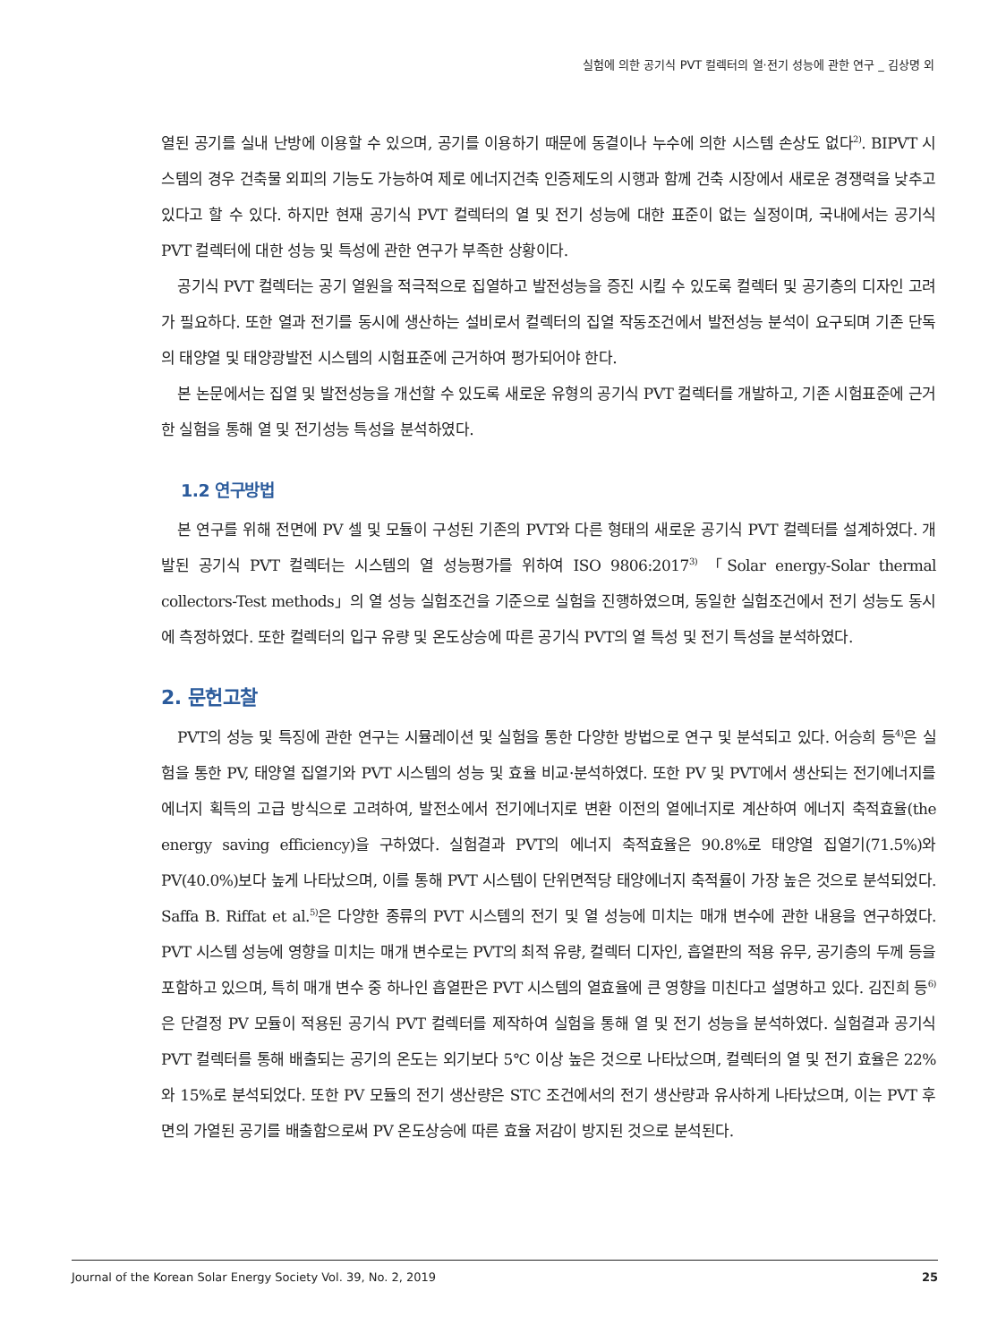실험에 의한 공기식 PVT 컬렉터의 열·전기 성능에 관한 연구 _ 김상명 외
열된 공기를 실내 난방에 이용할 수 있으며, 공기를 이용하기 때문에 동결이나 누수에 의한 시스템 손상도 없다<sup>2)</sup>. BIPVT 시스템의 경우 건축물 외피의 기능도 가능하여 제로 에너지건축 인증제도의 시행과 함께 건축 시장에서 새로운 경쟁력을 낮추고 있다고 할 수 있다. 하지만 현재 공기식 PVT 컬렉터의 열 및 전기 성능에 대한 표준이 없는 실정이며, 국내에서는 공기식 PVT 컬렉터에 대한 성능 및 특성에 관한 연구가 부족한 상황이다.
공기식 PVT 컬렉터는 공기 열원을 적극적으로 집열하고 발전성능을 증진 시킬 수 있도록 컬렉터 및 공기층의 디자인 고려가 필요하다. 또한 열과 전기를 동시에 생산하는 설비로서 컬렉터의 집열 작동조건에서 발전성능 분석이 요구되며 기존 단독의 태양열 및 태양광발전 시스템의 시험표준에 근거하여 평가되어야 한다.
본 논문에서는 집열 및 발전성능을 개선할 수 있도록 새로운 유형의 공기식 PVT 컬렉터를 개발하고, 기존 시험표준에 근거한 실험을 통해 열 및 전기성능 특성을 분석하였다.
1.2 연구방법
본 연구를 위해 전면에 PV 셀 및 모듈이 구성된 기존의 PVT와 다른 형태의 새로운 공기식 PVT 컬렉터를 설계하였다. 개발된 공기식 PVT 컬렉터는 시스템의 열 성능평가를 위하여 ISO 9806:2017<sup>3)</sup> 「Solar energy-Solar thermal collectors-Test methods」의 열 성능 실험조건을 기준으로 실험을 진행하였으며, 동일한 실험조건에서 전기 성능도 동시에 측정하였다. 또한 컬렉터의 입구 유량 및 온도상승에 따른 공기식 PVT의 열 특성 및 전기 특성을 분석하였다.
2. 문헌고찰
PVT의 성능 및 특징에 관한 연구는 시뮬레이션 및 실험을 통한 다양한 방법으로 연구 및 분석되고 있다. 어승희 등<sup>4)</sup>은 실험을 통한 PV, 태양열 집열기와 PVT 시스템의 성능 및 효율 비교·분석하였다. 또한 PV 및 PVT에서 생산되는 전기에너지를 에너지 획득의 고급 방식으로 고려하여, 발전소에서 전기에너지로 변환 이전의 열에너지로 계산하여 에너지 축적효율(the energy saving efficiency)을 구하였다. 실험결과 PVT의 에너지 축적효율은 90.8%로 태양열 집열기(71.5%)와 PV(40.0%)보다 높게 나타났으며, 이를 통해 PVT 시스템이 단위면적당 태양에너지 축적률이 가장 높은 것으로 분석되었다. Saffa B. Riffat et al.<sup>5)</sup>은 다양한 종류의 PVT 시스템의 전기 및 열 성능에 미치는 매개 변수에 관한 내용을 연구하였다. PVT 시스템 성능에 영향을 미치는 매개 변수로는 PVT의 최적 유량, 컬렉터 디자인, 흡열판의 적용 유무, 공기층의 두께 등을 포함하고 있으며, 특히 매개 변수 중 하나인 흡열판은 PVT 시스템의 열효율에 큰 영향을 미친다고 설명하고 있다. 김진희 등<sup>6)</sup>은 단결정 PV 모듈이 적용된 공기식 PVT 컬렉터를 제작하여 실험을 통해 열 및 전기 성능을 분석하였다. 실험결과 공기식 PVT 컬렉터를 통해 배출되는 공기의 온도는 외기보다 5℃ 이상 높은 것으로 나타났으며, 컬렉터의 열 및 전기 효율은 22%와 15%로 분석되었다. 또한 PV 모듈의 전기 생산량은 STC 조건에서의 전기 생산량과 유사하게 나타났으며, 이는 PVT 후면의 가열된 공기를 배출함으로써 PV 온도상승에 따른 효율 저감이 방지된 것으로 분석된다.
Journal of the Korean Solar Energy Society Vol. 39, No. 2, 2019 25